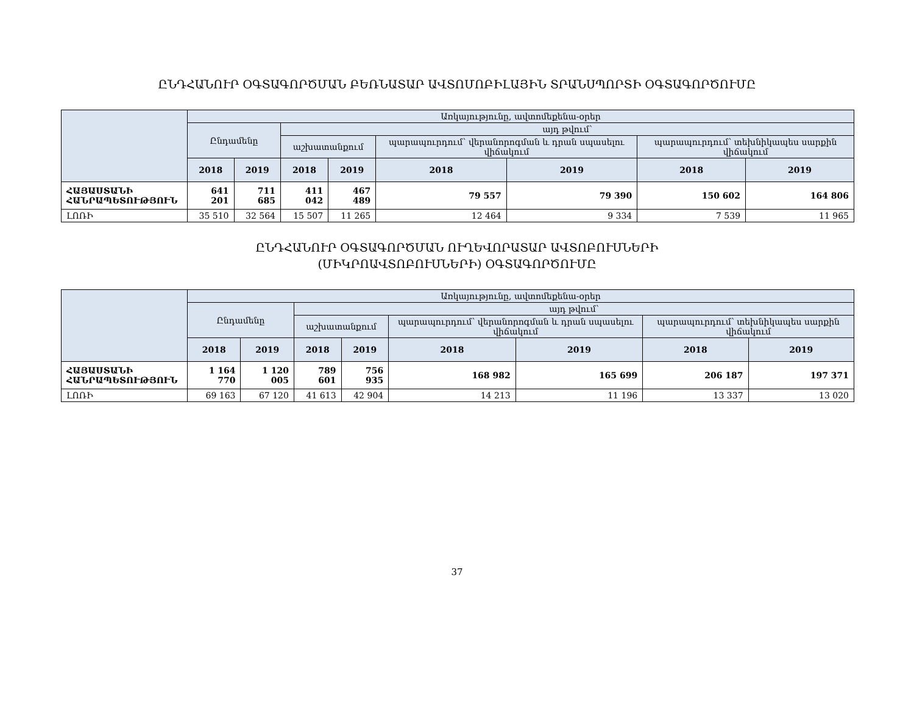ԸՆԴՀԱՆՈՒՐ ՕԳՏԱԳՈՐԾՄԱՆ ԲԵՌՆԱՏԱՐ ԱՎՏՈՄՈԲԻԼԱՅԻՆ ՏՐԱՆՍՊՈՐՏԻ ՕԳՏԱԳՈՐԾՈՒՄԸ
| | Առկայությունը, ավտոմեքենա-օրեր | | | | | | | |
| --- | --- | --- | --- | --- | --- | --- | --- | --- |
| | Ընդամենը | | այդ թվում՝ | | | | | |
| | | | աշխատանքում | | պարապուրդում՝ վերանորոգման և դրան սպասելու վիճակում | | պարապուրդում՝ տեխնիկապես սարքին վիճակում | |
| | 2018 | 2019 | 2018 | 2019 | 2018 | 2019 | 2018 | 2019 |
| ՀԱՅԱՍՏԱՆԻ ՀԱՆՐԱՊԵՏՈՒԹՅՈՒՆ | 641 201 | 711 685 | 411 042 | 467 489 | 79 557 | 79 390 | 150 602 | 164 806 |
| ԼՈՌԻ | 35 510 | 32 564 | 15 507 | 11 265 | 12 464 | 9 334 | 7 539 | 11 965 |
ԸՆԴՀԱՆՈՒՐ ՕԳՏԱԳՈՐԾՄԱՆ ՈՒՂԵՎՈՐԱՏԱՐ ԱՎՏՈԲՈՒՍՆԵՐԻ
(ՄԻԿՐՈԱՎՏՈԲՈՒՍՆԵՐԻ) ՕԳՏԱԳՈՐԾՈՒՄԸ
| | Առկայությունը, ավտոմեքենա-օրեր | | | | | | | |
| --- | --- | --- | --- | --- | --- | --- | --- | --- |
| | Ընդամենը | | այդ թվում՝ | | | | | |
| | | | աշխատանքում | | պարապուրդում՝ վերանորոգման և դրան սպասելու վիճակում | | պարապուրդում՝ տեխնիկապես սարքին վիճակում | |
| | 2018 | 2019 | 2018 | 2019 | 2018 | 2019 | 2018 | 2019 |
| ՀԱՅԱՍՏԱՆԻ ՀԱՆՐԱՊԵՏՈՒԹՅՈՒՆ | 1 164 770 | 1 120 005 | 789 601 | 756 935 | 168 982 | 165 699 | 206 187 | 197 371 |
| ԼՈՌԻ | 69 163 | 67 120 | 41 613 | 42 904 | 14 213 | 11 196 | 13 337 | 13 020 |
37